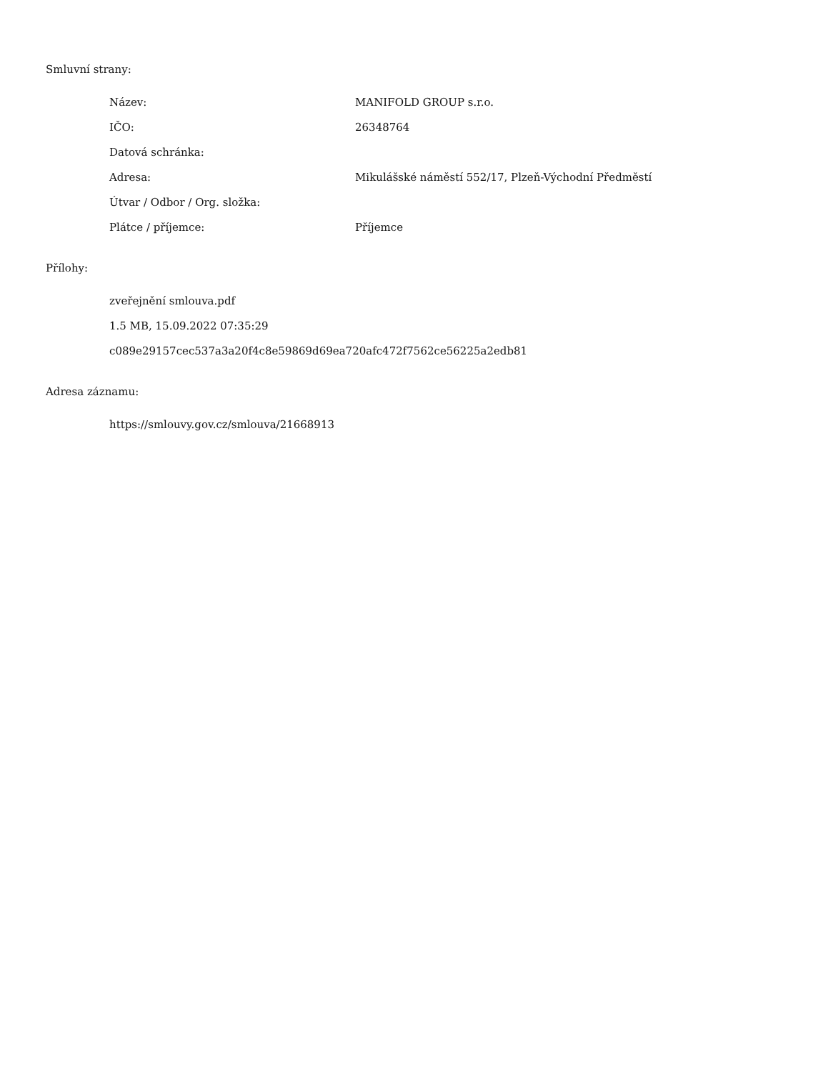Smluvní strany:
| Název: | MANIFOLD GROUP s.r.o. |
| IČO: | 26348764 |
| Datová schránka: | |
| Adresa: | Mikulášské náměstí 552/17, Plzeň-Východní Předměstí |
| Útvar / Odbor / Org. složka: | |
| Plátce / příjemce: | Příjemce |
Přílohy:
zveřejnění smlouva.pdf
1.5 MB, 15.09.2022 07:35:29
c089e29157cec537a3a20f4c8e59869d69ea720afc472f7562ce56225a2edb81
Adresa záznamu:
https://smlouvy.gov.cz/smlouva/21668913